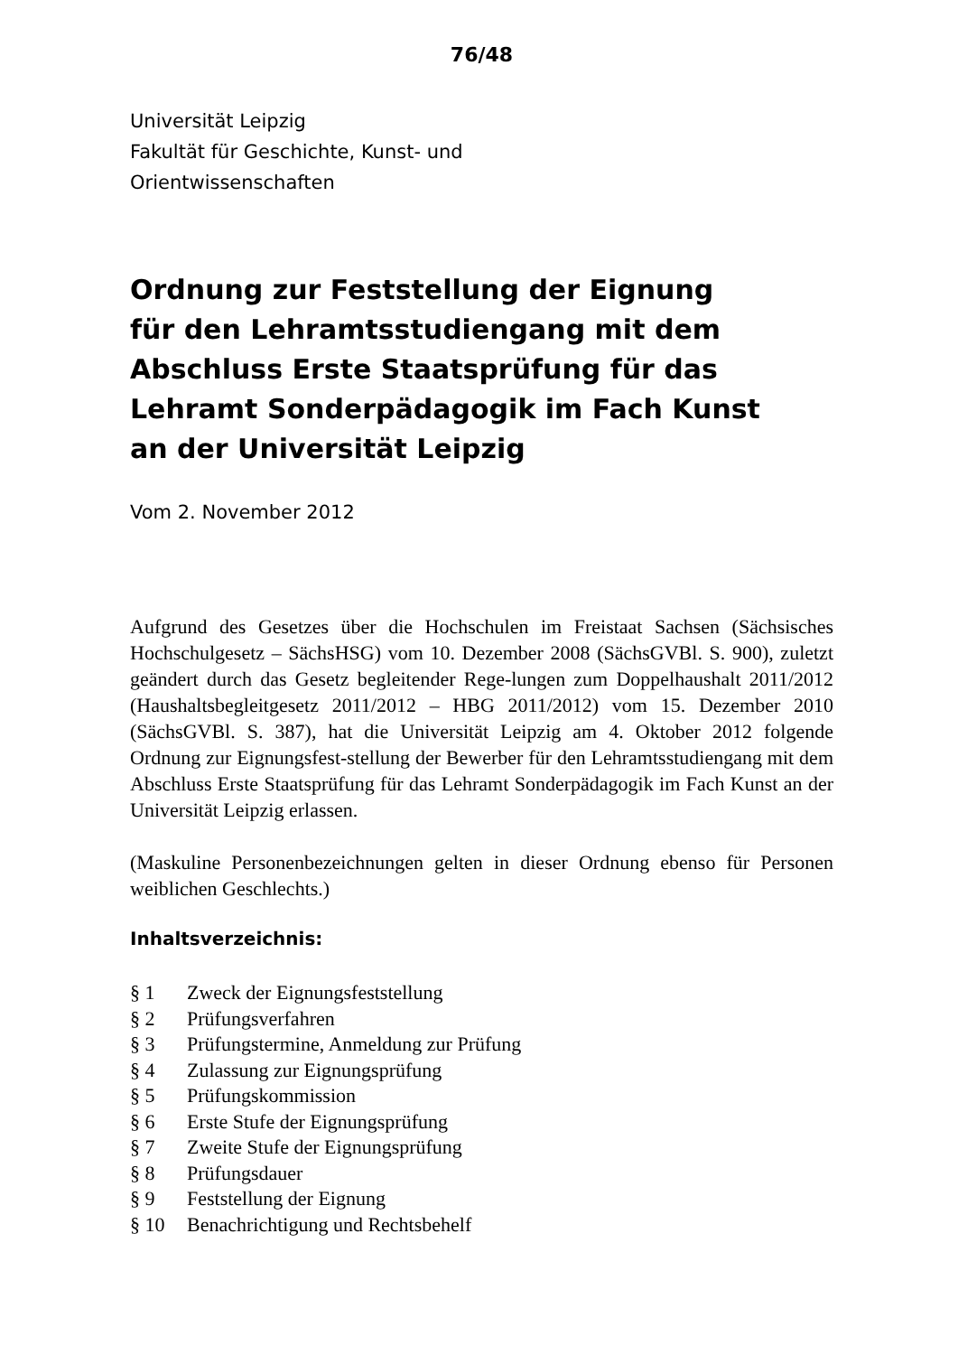76/48
Universität Leipzig
Fakultät für Geschichte, Kunst- und
Orientwissenschaften
Ordnung zur Feststellung der Eignung
für den Lehramtsstudiengang mit dem
Abschluss Erste Staatsprüfung für das
Lehramt Sonderpädagogik im Fach Kunst
an der Universität Leipzig
Vom 2. November 2012
Aufgrund des Gesetzes über die Hochschulen im Freistaat Sachsen (Sächsisches Hochschulgesetz – SächsHSG) vom 10. Dezember 2008 (SächsGVBl. S. 900), zuletzt geändert durch das Gesetz begleitender Rege-lungen zum Doppelhaushalt 2011/2012 (Haushaltsbegleitgesetz 2011/2012 – HBG 2011/2012) vom 15. Dezember 2010 (SächsGVBl. S. 387), hat die Universität Leipzig am 4. Oktober 2012 folgende Ordnung zur Eignungsfest-stellung der Bewerber für den Lehramtsstudiengang mit dem Abschluss Erste Staatsprüfung für das Lehramt Sonderpädagogik im Fach Kunst an der Universität Leipzig erlassen.
(Maskuline Personenbezeichnungen gelten in dieser Ordnung ebenso für Personen weiblichen Geschlechts.)
Inhaltsverzeichnis:
| § 1 | Zweck der Eignungsfeststellung |
| § 2 | Prüfungsverfahren |
| § 3 | Prüfungstermine, Anmeldung zur Prüfung |
| § 4 | Zulassung zur Eignungsprüfung |
| § 5 | Prüfungskommission |
| § 6 | Erste Stufe der Eignungsprüfung |
| § 7 | Zweite Stufe der Eignungsprüfung |
| § 8 | Prüfungsdauer |
| § 9 | Feststellung der Eignung |
| § 10 | Benachrichtigung und Rechtsbehelf |